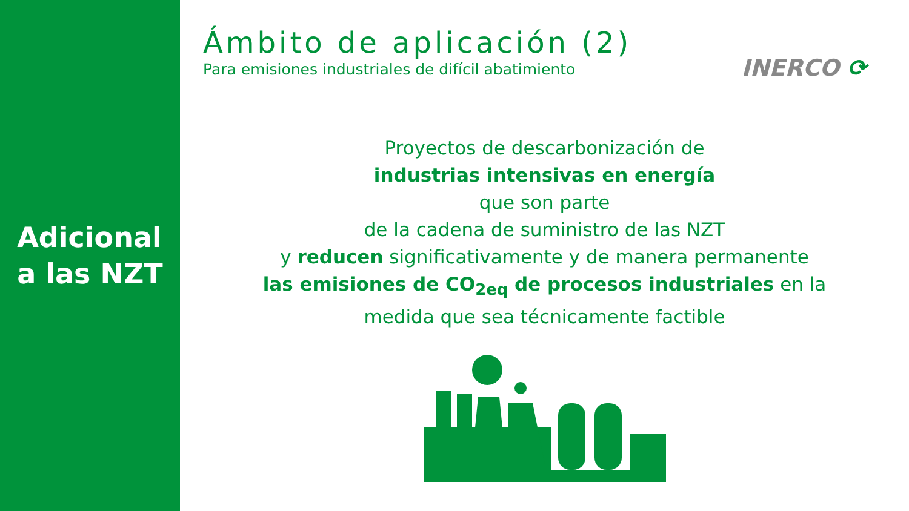Adicional
a las NZT
Ámbito de aplicación (2)
Para emisiones industriales de difícil abatimiento
INERCO ⟳
Proyectos de descarbonización de
industrias intensivas en energía
que son parte
de la cadena de suministro de las NZT
y reducen significativamente y de manera permanente
las emisiones de CO<sub>2eq</sub> de procesos industriales en la
medida que sea técnicamente factible